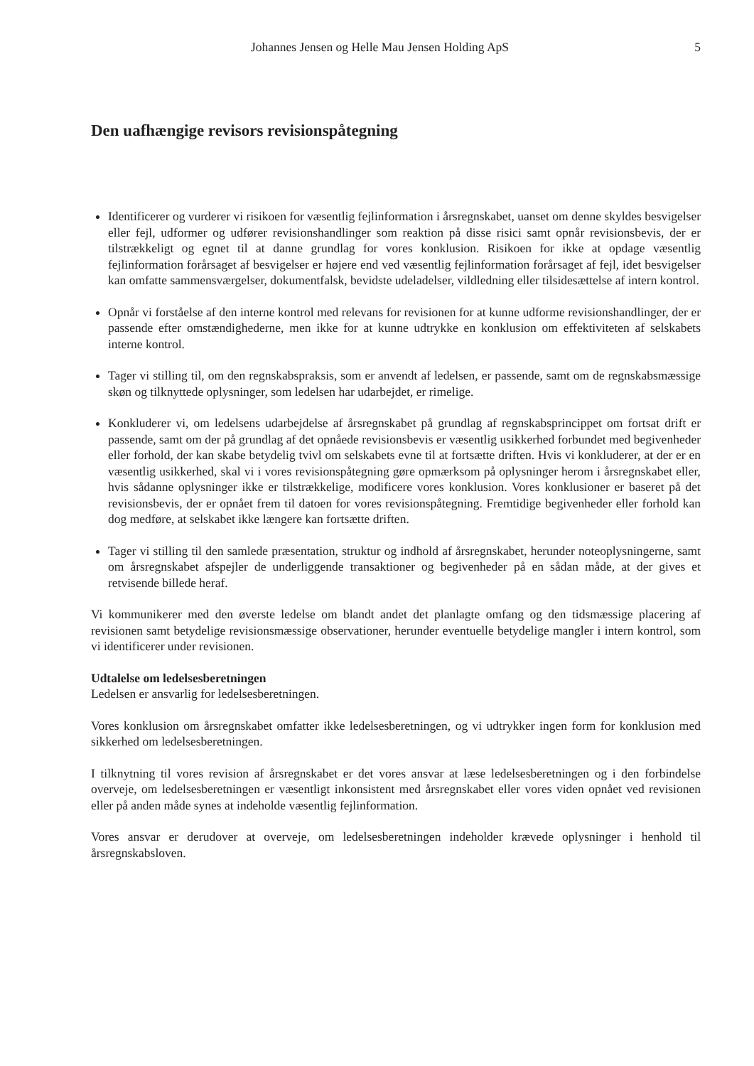Johannes Jensen og Helle Mau Jensen Holding ApS 5
Den uafhængige revisors revisionspåtegning
Identificerer og vurderer vi risikoen for væsentlig fejlinformation i årsregnskabet, uanset om denne skyldes besvigelser eller fejl, udformer og udfører revisionshandlinger som reaktion på disse risici samt opnår revisionsbevis, der er tilstrækkeligt og egnet til at danne grundlag for vores konklusion. Risikoen for ikke at opdage væsentlig fejlinformation forårsaget af besvigelser er højere end ved væsentlig fejlinformation forårsaget af fejl, idet besvigelser kan omfatte sammensværgelser, dokumentfalsk, bevidste udeladelser, vildledning eller tilsidesættelse af intern kontrol.
Opnår vi forståelse af den interne kontrol med relevans for revisionen for at kunne udforme revisionshandlinger, der er passende efter omstændighederne, men ikke for at kunne udtrykke en konklusion om effektiviteten af selskabets interne kontrol.
Tager vi stilling til, om den regnskabspraksis, som er anvendt af ledelsen, er passende, samt om de regnskabsmæssige skøn og tilknyttede oplysninger, som ledelsen har udarbejdet, er rimelige.
Konkluderer vi, om ledelsens udarbejdelse af årsregnskabet på grundlag af regnskabsprincippet om fortsat drift er passende, samt om der på grundlag af det opnåede revisionsbevis er væsentlig usikkerhed forbundet med begivenheder eller forhold, der kan skabe betydelig tvivl om selskabets evne til at fortsætte driften. Hvis vi konkluderer, at der er en væsentlig usikkerhed, skal vi i vores revisionspåtegning gøre opmærksom på oplysninger herom i årsregnskabet eller, hvis sådanne oplysninger ikke er tilstrækkelige, modificere vores konklusion. Vores konklusioner er baseret på det revisionsbevis, der er opnået frem til datoen for vores revisionspåtegning. Fremtidige begivenheder eller forhold kan dog medføre, at selskabet ikke længere kan fortsætte driften.
Tager vi stilling til den samlede præsentation, struktur og indhold af årsregnskabet, herunder noteoplysningerne, samt om årsregnskabet afspejler de underliggende transaktioner og begivenheder på en sådan måde, at der gives et retvisende billede heraf.
Vi kommunikerer med den øverste ledelse om blandt andet det planlagte omfang og den tidsmæssige placering af revisionen samt betydelige revisionsmæssige observationer, herunder eventuelle betydelige mangler i intern kontrol, som vi identificerer under revisionen.
Udtalelse om ledelsesberetningen
Ledelsen er ansvarlig for ledelsesberetningen.
Vores konklusion om årsregnskabet omfatter ikke ledelsesberetningen, og vi udtrykker ingen form for konklusion med sikkerhed om ledelsesberetningen.
I tilknytning til vores revision af årsregnskabet er det vores ansvar at læse ledelsesberetningen og i den forbindelse overveje, om ledelsesberetningen er væsentligt inkonsistent med årsregnskabet eller vores viden opnået ved revisionen eller på anden måde synes at indeholde væsentlig fejlinformation.
Vores ansvar er derudover at overveje, om ledelsesberetningen indeholder krævede oplysninger i henhold til årsregnskabsloven.